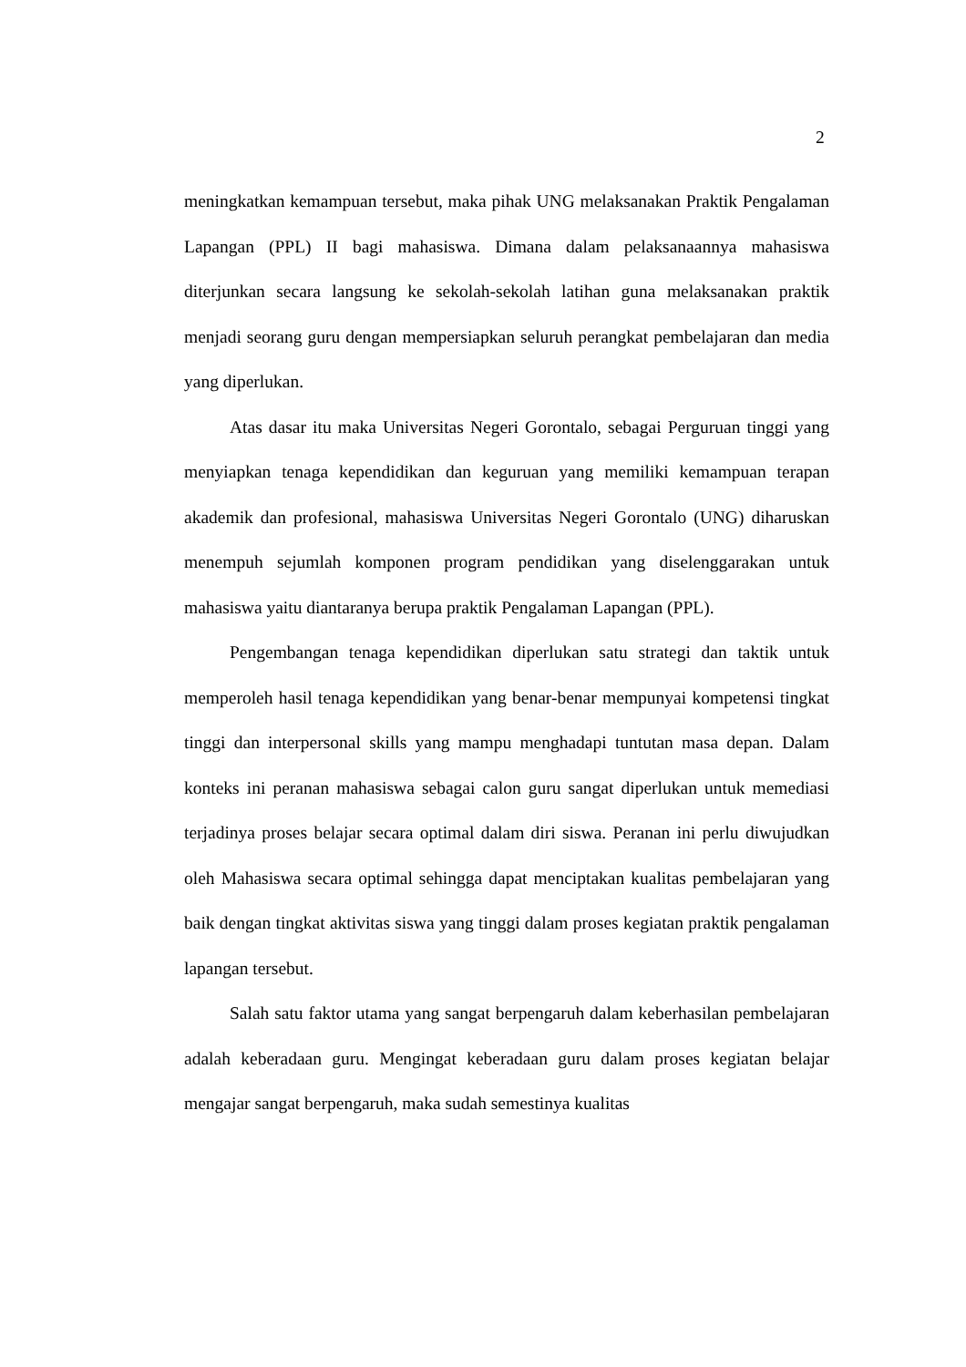2
meningkatkan kemampuan tersebut, maka pihak UNG melaksanakan Praktik Pengalaman Lapangan (PPL) II bagi mahasiswa. Dimana dalam pelaksanaannya mahasiswa diterjunkan secara langsung ke sekolah-sekolah latihan guna melaksanakan praktik menjadi seorang guru dengan mempersiapkan seluruh perangkat pembelajaran dan media yang diperlukan.
Atas dasar itu maka Universitas Negeri Gorontalo, sebagai Perguruan tinggi yang menyiapkan tenaga kependidikan dan keguruan yang memiliki kemampuan terapan akademik dan profesional, mahasiswa Universitas Negeri Gorontalo (UNG) diharuskan menempuh sejumlah komponen program pendidikan yang diselenggarakan untuk mahasiswa yaitu diantaranya berupa praktik Pengalaman Lapangan (PPL).
Pengembangan tenaga kependidikan diperlukan satu strategi dan taktik untuk memperoleh hasil tenaga kependidikan yang benar-benar mempunyai kompetensi tingkat tinggi dan interpersonal skills yang mampu menghadapi tuntutan masa depan. Dalam konteks ini peranan mahasiswa sebagai calon guru sangat diperlukan untuk memediasi terjadinya proses belajar secara optimal dalam diri siswa. Peranan ini perlu diwujudkan oleh Mahasiswa secara optimal sehingga dapat menciptakan kualitas pembelajaran yang baik dengan tingkat aktivitas siswa yang tinggi dalam proses kegiatan praktik pengalaman lapangan tersebut.
Salah satu faktor utama yang sangat berpengaruh dalam keberhasilan pembelajaran adalah keberadaan guru. Mengingat keberadaan guru dalam proses kegiatan belajar mengajar sangat berpengaruh, maka sudah semestinya kualitas